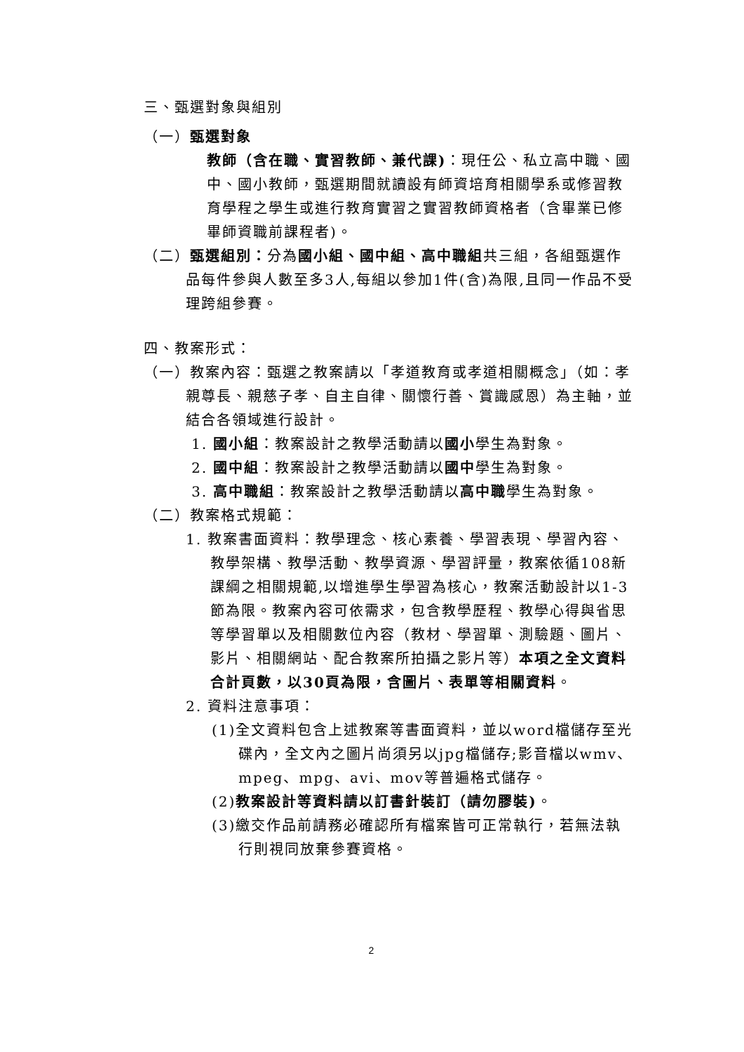三、甄選對象與組別
（一）甄選對象
教師（含在職、實習教師、兼代課)：現任公、私立高中職、國中、國小教師，甄選期間就讀設有師資培育相關學系或修習教育學程之學生或進行教育實習之實習教師資格者（含畢業已修畢師資職前課程者)。
（二）甄選組別：分為國小組、國中組、高中職組共三組，各組甄選作品每件參與人數至多3人,每組以參加1件(含)為限,且同一作品不受理跨組參賽。
四、教案形式：
（一）教案內容：甄選之教案請以「孝道教育或孝道相關概念」（如：孝親尊長、親慈子孝、自主自律、關懷行善、賞識感恩）為主軸，並結合各領域進行設計。
1. 國小組：教案設計之教學活動請以國小學生為對象。
2. 國中組：教案設計之教學活動請以國中學生為對象。
3. 高中職組：教案設計之教學活動請以高中職學生為對象。
（二）教案格式規範：
1. 教案書面資料：教學理念、核心素養、學習表現、學習內容、教學架構、教學活動、教學資源、學習評量，教案依循108新課綱之相關規範,以增進學生學習為核心，教案活動設計以1-3節為限。教案內容可依需求，包含教學歷程、教學心得與省思等學習單以及相關數位內容（教材、學習單、測驗題、圖片、影片、相關網站、配合教案所拍攝之影片等）本項之全文資料合計頁數，以30頁為限，含圖片、表單等相關資料。
2. 資料注意事項：
(1)全文資料包含上述教案等書面資料，並以word檔儲存至光碟內，全文內之圖片尚須另以jpg檔儲存;影音檔以wmv、mpeg、mpg、avi、mov等普遍格式儲存。
(2)教案設計等資料請以訂書針裝訂（請勿膠裝)。
(3)繳交作品前請務必確認所有檔案皆可正常執行，若無法執行則視同放棄參賽資格。
2